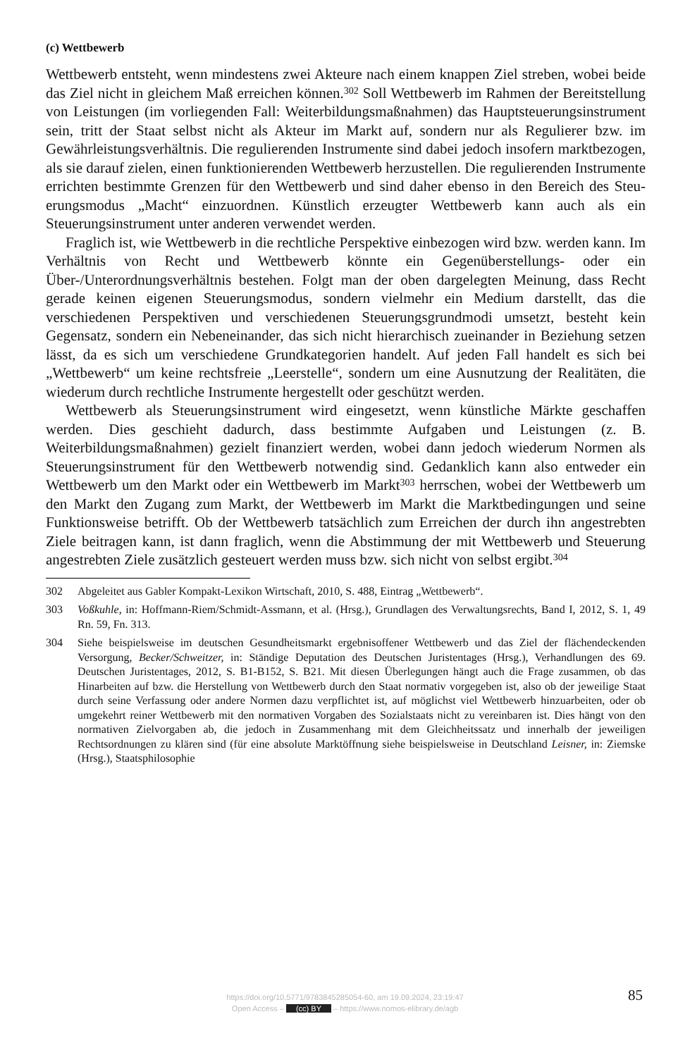(c) Wettbewerb
Wettbewerb entsteht, wenn mindestens zwei Akteure nach einem knappen Ziel streben, wobei beide das Ziel nicht in gleichem Maß erreichen können.<sup>302</sup> Soll Wettbewerb im Rahmen der Bereitstellung von Leistungen (im vorliegenden Fall: Weiterbildungsmaß­nahmen) das Hauptsteuerungsinstrument sein, tritt der Staat selbst nicht als Akteur im Markt auf, sondern nur als Regulierer bzw. im Gewährleistungsverhältnis. Die regulie­renden Instrumente sind dabei jedoch insofern marktbezogen, als sie darauf zielen, ei­nen funktionierenden Wettbewerb herzustellen. Die regulierenden Instrumente errichten bestimmte Grenzen für den Wettbewerb und sind daher ebenso in den Bereich des Steu­erungsmodus „Macht“ einzuordnen. Künstlich erzeugter Wettbewerb kann auch als ein Steuerungsinstrument unter anderen verwendet werden.
Fraglich ist, wie Wettbewerb in die rechtliche Perspektive einbezogen wird bzw. werden kann. Im Verhältnis von Recht und Wettbewerb könnte ein Gegenüberstellungs- oder ein Über-/Unterordnungsverhältnis bestehen. Folgt man der oben dargelegten Mei­nung, dass Recht gerade keinen eigenen Steuerungsmodus, sondern vielmehr ein Medi­um darstellt, das die verschiedenen Perspektiven und verschiedenen Steuerungsgrund­modi umsetzt, besteht kein Gegensatz, sondern ein Nebeneinander, das sich nicht hie­rarchisch zueinander in Beziehung setzen lässt, da es sich um verschiedene Grundkate­gorien handelt. Auf jeden Fall handelt es sich bei „Wettbewerb“ um keine rechtsfreie „Leerstelle“, sondern um eine Ausnutzung der Realitäten, die wiederum durch rechtli­che Instrumente hergestellt oder geschützt werden.
Wettbewerb als Steuerungsinstrument wird eingesetzt, wenn künstliche Märkte ge­schaffen werden. Dies geschieht dadurch, dass bestimmte Aufgaben und Leistungen (z. B. Weiterbildungsmaßnahmen) gezielt finanziert werden, wobei dann jedoch wiederum Normen als Steuerungsinstrument für den Wettbewerb notwendig sind. Gedanklich kann also entweder ein Wettbewerb um den Markt oder ein Wettbewerb im Markt<sup>303</sup> herrschen, wobei der Wettbewerb um den Markt den Zugang zum Markt, der Wettbe­werb im Markt die Marktbedingungen und seine Funktionsweise betrifft. Ob der Wett­bewerb tatsächlich zum Erreichen der durch ihn angestrebten Ziele beitragen kann, ist dann fraglich, wenn die Abstimmung der mit Wettbewerb und Steuerung angestrebten Ziele zusätzlich gesteuert werden muss bzw. sich nicht von selbst ergibt.<sup>304</sup>
302 Abgeleitet aus Gabler Kompakt-Lexikon Wirtschaft, 2010, S. 488, Eintrag „Wettbewerb“.
303 Voßkuhle, in: Hoffmann-Riem/Schmidt-Assmann, et al. (Hrsg.), Grundlagen des Verwaltungsrechts, Band I, 2012, S. 1, 49 Rn. 59, Fn. 313.
304 Siehe beispielsweise im deutschen Gesundheitsmarkt ergebnisoffener Wettbewerb und das Ziel der flächendeckenden Versorgung, Becker/Schweitzer, in: Ständige Deputation des Deutschen Juristen­tages (Hrsg.), Verhandlungen des 69. Deutschen Juristentages, 2012, S. B1-B152, S. B21. Mit die­sen Überlegungen hängt auch die Frage zusammen, ob das Hinarbeiten auf bzw. die Herstellung von Wettbewerb durch den Staat normativ vorgegeben ist, also ob der jeweilige Staat durch seine Verfassung oder andere Normen dazu verpflichtet ist, auf möglichst viel Wettbewerb hinzuarbeiten, oder ob umgekehrt reiner Wettbewerb mit den normativen Vorgaben des Sozialstaats nicht zu ver­einbaren ist. Dies hängt von den normativen Zielvorgaben ab, die jedoch in Zusammenhang mit dem Gleichheitssatz und innerhalb der jeweiligen Rechtsordnungen zu klären sind (für eine absolute Marktöffnung siehe beispielsweise in Deutschland Leisner, in: Ziemske (Hrsg.), Staatsphilosophie
https://doi.org/10.5771/9783845285054-60, am 19.09.2024, 23:19:47
Open Access – (cc) BY – https://www.nomos-elibrary.de/agb
85